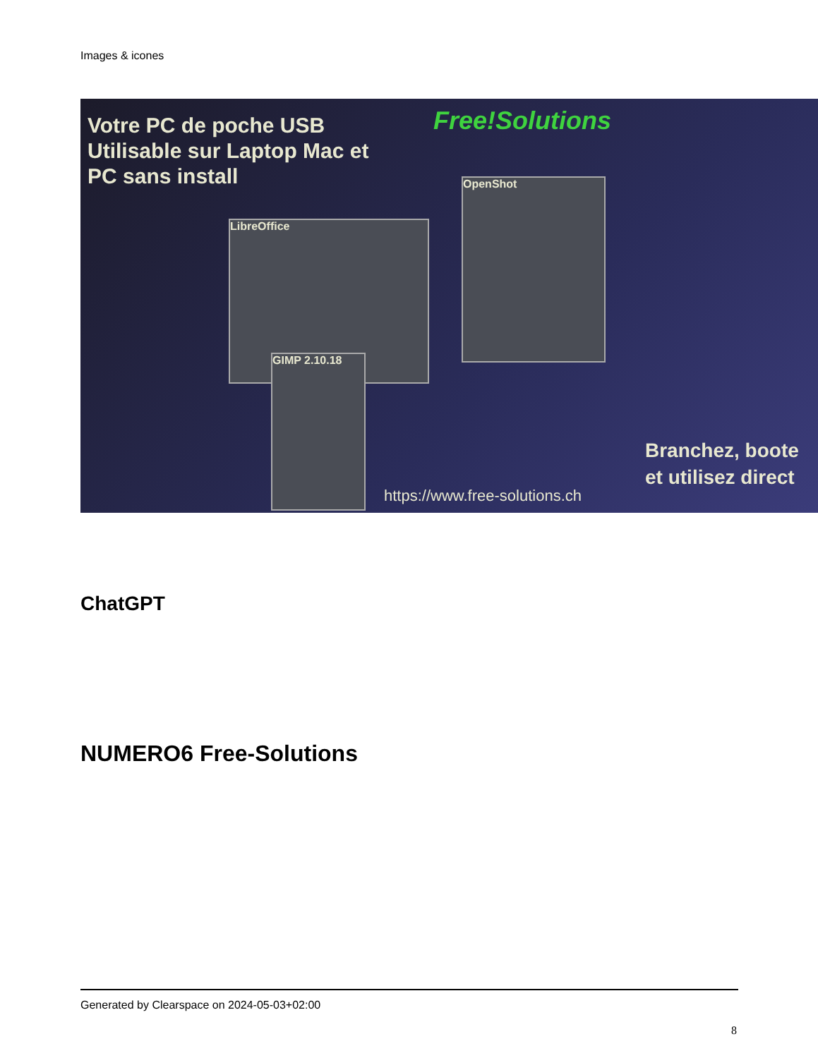Images & icones
Votre PC de poche USB
Utilisable sur Laptop Mac et
PC sans install
Free!Solutions
LibreOffice
OpenShot
GIMP 2.10.18
Branchez, boote
et utilisez direct
https://www.free-solutions.ch
ChatGPT
NUMERO6 Free-Solutions
Generated by Clearspace on 2024-05-03+02:00
8